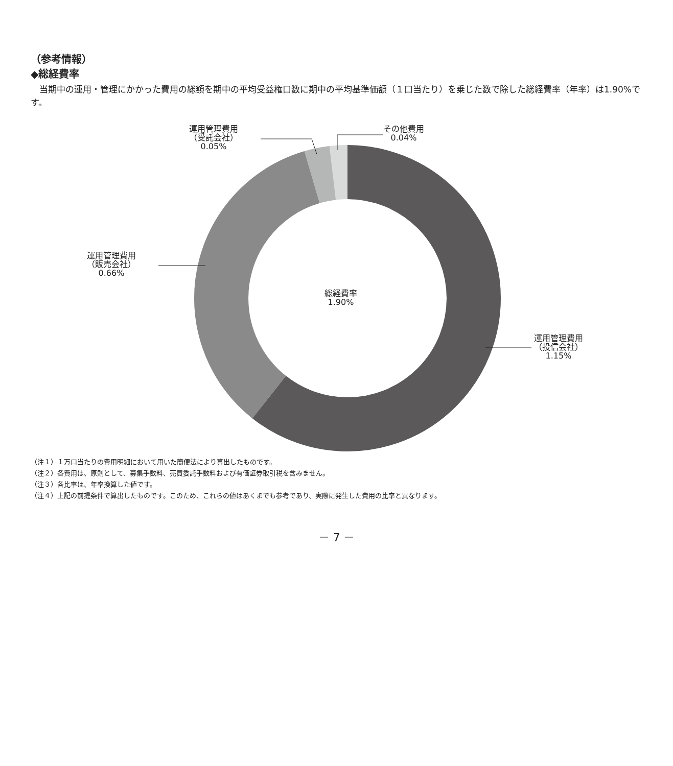（参考情報）
◆総経費率
　当期中の運用・管理にかかった費用の総額を期中の平均受益権口数に期中の平均基準価額（１口当たり）を乗じた数で除した総経費率（年率）は1.90%です。
運用管理費用
（受託会社）
0.05%
その他費用
0.04%
運用管理費用
（販売会社）
0.66%
総経費率
1.90%
運用管理費用
（投信会社）
1.15%
（注１）１万口当たりの費用明細において用いた簡便法により算出したものです。
（注２）各費用は、原則として、募集手数料、売買委託手数料および有価証券取引税を含みません。
（注３）各比率は、年率換算した値です。
（注４）上記の前提条件で算出したものです。このため、これらの値はあくまでも参考であり、実際に発生した費用の比率と異なります。
－ 7 －